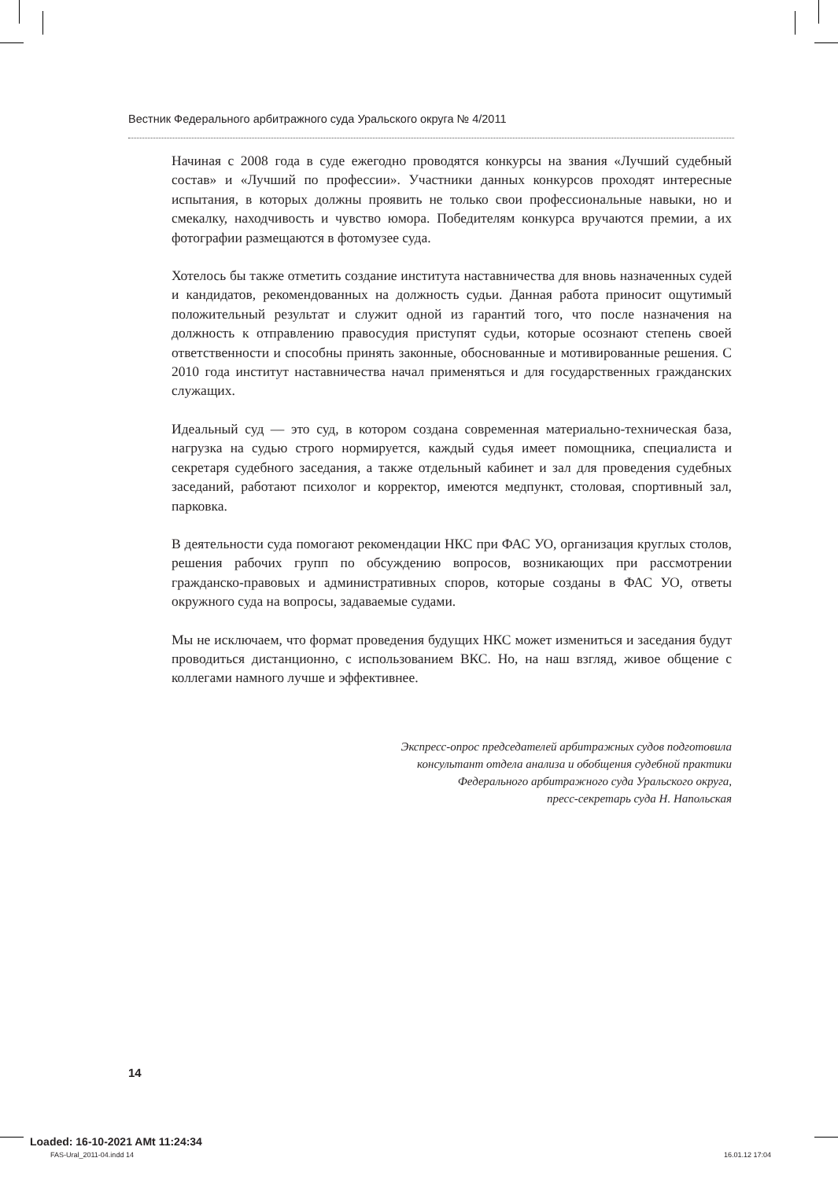Вестник Федерального арбитражного суда Уральского округа № 4/2011
Начиная с 2008 года в суде ежегодно проводятся конкурсы на звания «Лучший судебный состав» и «Лучший по профессии». Участники данных конкурсов проходят интересные испытания, в которых должны проявить не только свои профессиональные навыки, но и смекалку, находчивость и чувство юмора. Победителям конкурса вручаются премии, а их фотографии размещаются в фотомузее суда.
Хотелось бы также отметить создание института наставничества для вновь назначенных судей и кандидатов, рекомендованных на должность судьи. Данная работа приносит ощутимый положительный результат и служит одной из гарантий того, что после назначения на должность к отправлению правосудия приступят судьи, которые осознают степень своей ответственности и способны принять законные, обоснованные и мотивированные решения. С 2010 года институт наставничества начал применяться и для государственных гражданских служащих.
Идеальный суд — это суд, в котором создана современная материально-техническая база, нагрузка на судью строго нормируется, каждый судья имеет помощника, специалиста и секретаря судебного заседания, а также отдельный кабинет и зал для проведения судебных заседаний, работают психолог и корректор, имеются медпункт, столовая, спортивный зал, парковка.
В деятельности суда помогают рекомендации НКС при ФАС УО, организация круглых столов, решения рабочих групп по обсуждению вопросов, возникающих при рассмотрении гражданско-правовых и административных споров, которые созданы в ФАС УО, ответы окружного суда на вопросы, задаваемые судами.
Мы не исключаем, что формат проведения будущих НКС может измениться и заседания будут проводиться дистанционно, с использованием ВКС. Но, на наш взгляд, живое общение с коллегами намного лучше и эффективнее.
Экспресс-опрос председателей арбитражных судов подготовила
консультант отдела анализа и обобщения судебной практики
Федерального арбитражного суда Уральского округа,
пресс-секретарь суда Н. Напольская
14
Loaded: 16-10-2021 AMt 11:24:34
FAS-Ural_2011-04.indd 14 16.01.12 17:04